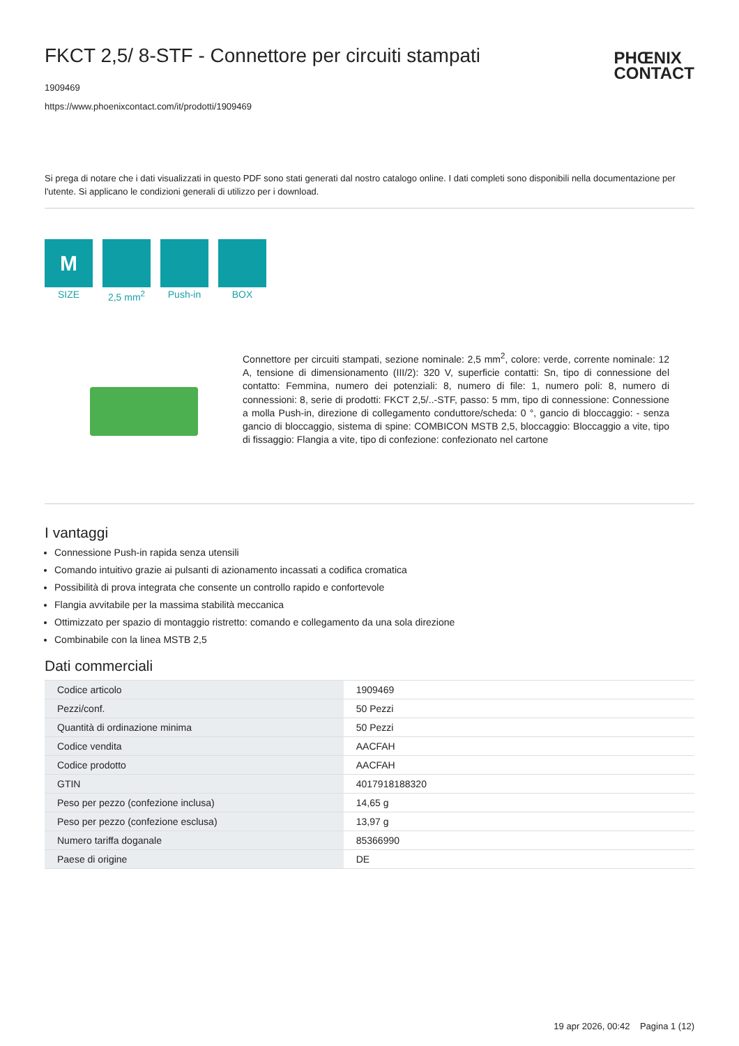FKCT 2,5/ 8-STF - Connettore per circuiti stampati
1909469
https://www.phoenixcontact.com/it/prodotti/1909469
PHŒNIX
CONTACT
Si prega di notare che i dati visualizzati in questo PDF sono stati generati dal nostro catalogo online. I dati completi sono disponibili nella documentazione per l'utente. Si applicano le condizioni generali di utilizzo per i download.
M
SIZE
2,5 mm<sup>2</sup> Push-in BOX
Connettore per circuiti stampati, sezione nominale: 2,5 mm<sup>2</sup>, colore: verde, corrente nominale: 12 A, tensione di dimensionamento (III/2): 320 V, superficie contatti: Sn, tipo di connessione del contatto: Femmina, numero dei potenziali: 8, numero di file: 1, numero poli: 8, numero di connessioni: 8, serie di prodotti: FKCT 2,5/..-STF, passo: 5 mm, tipo di connessione: Connessione a molla Push-in, direzione di collegamento conduttore/scheda: 0 °, gancio di bloccaggio: - senza gancio di bloccaggio, sistema di spine: COMBICON MSTB 2,5, bloccaggio: Bloccaggio a vite, tipo di fissaggio: Flangia a vite, tipo di confezione: confezionato nel cartone
I vantaggi
Connessione Push-in rapida senza utensili
Comando intuitivo grazie ai pulsanti di azionamento incassati a codifica cromatica
Possibilità di prova integrata che consente un controllo rapido e confortevole
Flangia avvitabile per la massima stabilità meccanica
Ottimizzato per spazio di montaggio ristretto: comando e collegamento da una sola direzione
Combinabile con la linea MSTB 2,5
Dati commerciali
| Codice articolo | 1909469 |
| Pezzi/conf. | 50 Pezzi |
| Quantità di ordinazione minima | 50 Pezzi |
| Codice vendita | AACFAH |
| Codice prodotto | AACFAH |
| GTIN | 4017918188320 |
| Peso per pezzo (confezione inclusa) | 14,65 g |
| Peso per pezzo (confezione esclusa) | 13,97 g |
| Numero tariffa doganale | 85366990 |
| Paese di origine | DE |
19 apr 2026, 00:42 Pagina 1 (12)